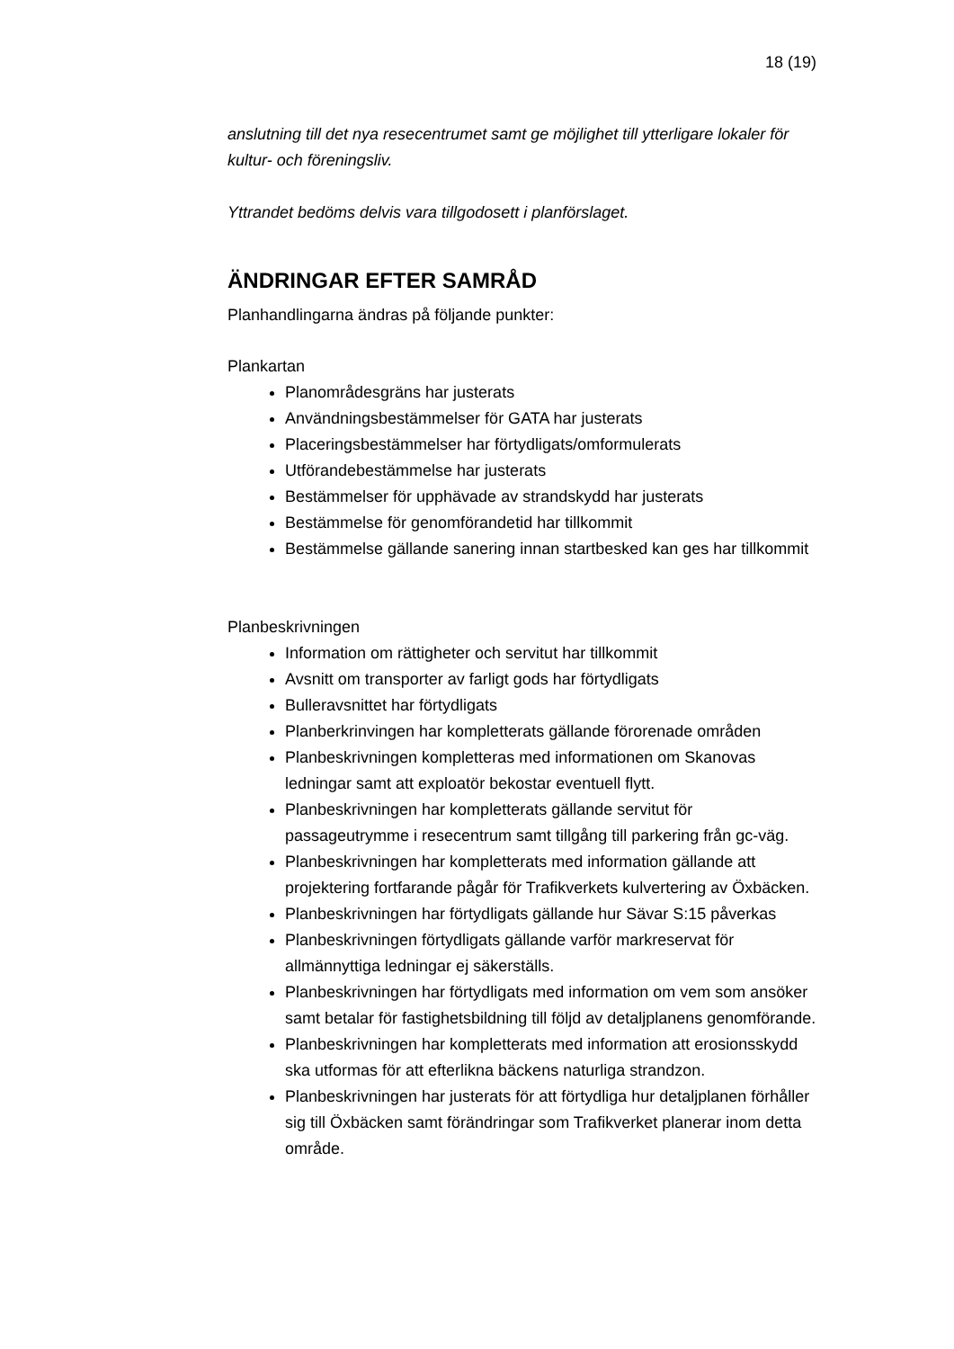18 (19)
anslutning till det nya resecentrumet samt ge möjlighet till ytterligare lokaler för kultur- och föreningsliv.
Yttrandet bedöms delvis vara tillgodosett i planförslaget.
ÄNDRINGAR EFTER SAMRÅD
Planhandlingarna ändras på följande punkter:
Plankartan
Planområdesgräns har justerats
Användningsbestämmelser för GATA har justerats
Placeringsbestämmelser har förtydligats/omformulerats
Utförandebestämmelse har justerats
Bestämmelser för upphävade av strandskydd har justerats
Bestämmelse för genomförandetid har tillkommit
Bestämmelse gällande sanering innan startbesked kan ges har tillkommit
Planbeskrivningen
Information om rättigheter och servitut har tillkommit
Avsnitt om transporter av farligt gods har förtydligats
Bulleravsnittet har förtydligats
Planberkrinvingen har kompletterats gällande förorenade områden
Planbeskrivningen kompletteras med informationen om Skanovas ledningar samt att exploatör bekostar eventuell flytt.
Planbeskrivningen har kompletterats gällande servitut för passageutrymme i resecentrum samt tillgång till parkering från gc-väg.
Planbeskrivningen har kompletterats med information gällande att projektering fortfarande pågår för Trafikverkets kulvertering av Öxbäcken.
Planbeskrivningen har förtydligats gällande hur Sävar S:15 påverkas
Planbeskrivningen förtydligats gällande varför markreservat för allmännyttiga ledningar ej säkerställs.
Planbeskrivningen har förtydligats med information om vem som ansöker samt betalar för fastighetsbildning till följd av detaljplanens genomförande.
Planbeskrivningen har kompletterats med information att erosionsskydd ska utformas för att efterlikna bäckens naturliga strandzon.
Planbeskrivningen har justerats för att förtydliga hur detaljplanen förhåller sig till Öxbäcken samt förändringar som Trafikverket planerar inom detta område.